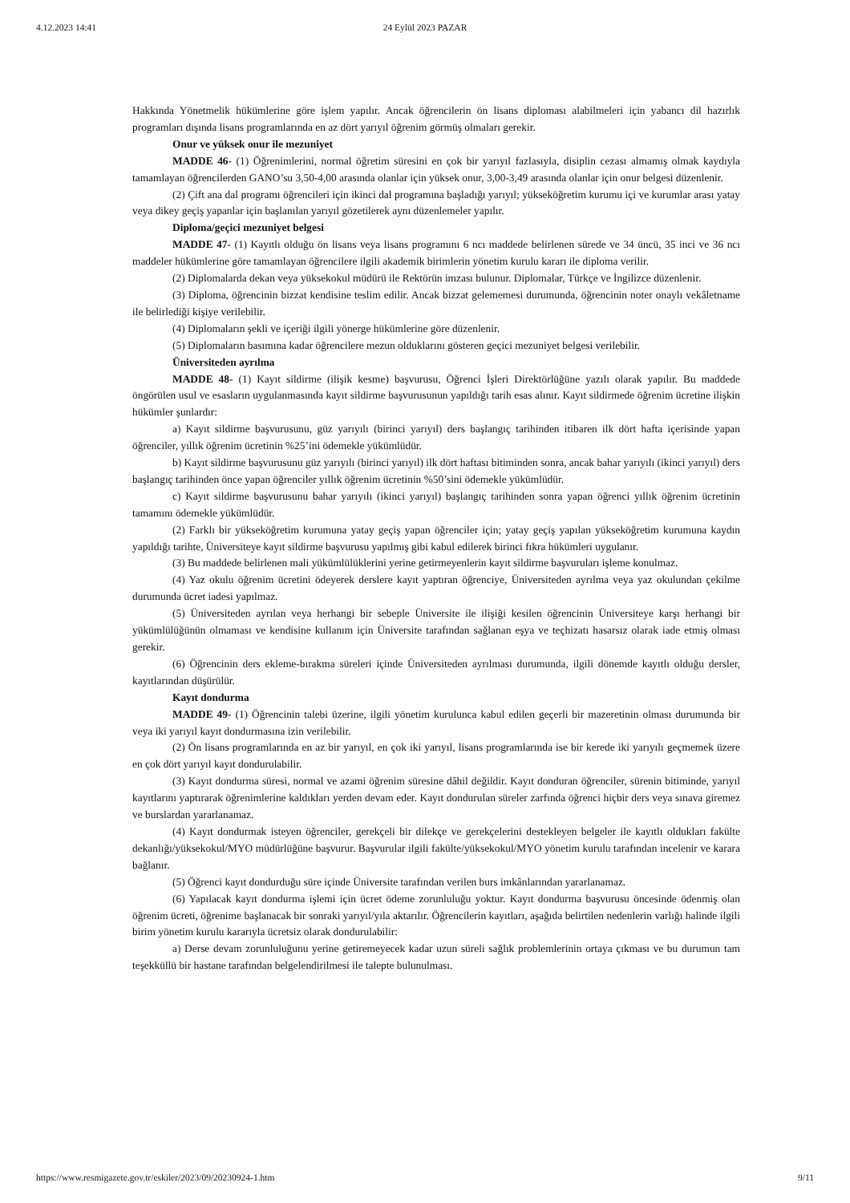4.12.2023 14:41 24 Eylül 2023 PAZAR
Hakkında Yönetmelik hükümlerine göre işlem yapılır. Ancak öğrencilerin ön lisans diploması alabilmeleri için yabancı dil hazırlık programları dışında lisans programlarında en az dört yarıyıl öğrenim görmüş olmaları gerekir.
Onur ve yüksek onur ile mezuniyet
MADDE 46- (1) Öğrenimlerini, normal öğretim süresini en çok bir yarıyıl fazlasıyla, disiplin cezası almamış olmak kaydıyla tamamlayan öğrencilerden GANO’su 3,50-4,00 arasında olanlar için yüksek onur, 3,00-3,49 arasında olanlar için onur belgesi düzenlenir.
(2) Çift ana dal programı öğrencileri için ikinci dal programına başladığı yarıyıl; yükseköğretim kurumu içi ve kurumlar arası yatay veya dikey geçiş yapanlar için başlanılan yarıyıl gözetilerek aynı düzenlemeler yapılır.
Diploma/geçici mezuniyet belgesi
MADDE 47- (1) Kayıtlı olduğu ön lisans veya lisans programını 6 ncı maddede belirlenen sürede ve 34 üncü, 35 inci ve 36 ncı maddeler hükümlerine göre tamamlayan öğrencilere ilgili akademik birimlerin yönetim kurulu kararı ile diploma verilir.
(2) Diplomalarda dekan veya yüksekokul müdürü ile Rektörün imzası bulunur. Diplomalar, Türkçe ve İngilizce düzenlenir.
(3) Diploma, öğrencinin bizzat kendisine teslim edilir. Ancak bizzat gelememesi durumunda, öğrencinin noter onaylı vekâletname ile belirlediği kişiye verilebilir.
(4) Diplomaların şekli ve içeriği ilgili yönerge hükümlerine göre düzenlenir.
(5) Diplomaların basımına kadar öğrencilere mezun olduklarını gösteren geçici mezuniyet belgesi verilebilir.
Üniversiteden ayrılma
MADDE 48- (1) Kayıt sildirme (ilişik kesme) başvurusu, Öğrenci İşleri Direktörlüğüne yazılı olarak yapılır. Bu maddede öngörülen usul ve esasların uygulanmasında kayıt sildirme başvurusunun yapıldığı tarih esas alınır. Kayıt sildirmede öğrenim ücretine ilişkin hükümler şunlardır:
a) Kayıt sildirme başvurusunu, güz yarıyılı (birinci yarıyıl) ders başlangıç tarihinden itibaren ilk dört hafta içerisinde yapan öğrenciler, yıllık öğrenim ücretinin %25’ini ödemekle yükümlüdür.
b) Kayıt sildirme başvurusunu güz yarıyılı (birinci yarıyıl) ilk dört haftası bitiminden sonra, ancak bahar yarıyılı (ikinci yarıyıl) ders başlangıç tarihinden önce yapan öğrenciler yıllık öğrenim ücretinin %50’sini ödemekle yükümlüdür.
c) Kayıt sildirme başvurusunu bahar yarıyılı (ikinci yarıyıl) başlangıç tarihinden sonra yapan öğrenci yıllık öğrenim ücretinin tamamını ödemekle yükümlüdür.
(2) Farklı bir yükseköğretim kurumuna yatay geçiş yapan öğrenciler için; yatay geçiş yapılan yükseköğretim kurumuna kaydın yapıldığı tarihte, Üniversiteye kayıt sildirme başvurusu yapılmış gibi kabul edilerek birinci fıkra hükümleri uygulanır.
(3) Bu maddede belirlenen mali yükümlülüklerini yerine getirmeyenlerin kayıt sildirme başvuruları işleme konulmaz.
(4) Yaz okulu öğrenim ücretini ödeyerek derslere kayıt yaptıran öğrenciye, Üniversiteden ayrılma veya yaz okulundan çekilme durumunda ücret iadesi yapılmaz.
(5) Üniversiteden ayrılan veya herhangi bir sebeple Üniversite ile ilişiği kesilen öğrencinin Üniversiteye karşı herhangi bir yükümlülüğünün olmaması ve kendisine kullanım için Üniversite tarafından sağlanan eşya ve teçhizatı hasarsız olarak iade etmiş olması gerekir.
(6) Öğrencinin ders ekleme-bırakma süreleri içinde Üniversiteden ayrılması durumunda, ilgili dönemde kayıtlı olduğu dersler, kayıtlarından düşürülür.
Kayıt dondurma
MADDE 49- (1) Öğrencinin talebi üzerine, ilgili yönetim kurulunca kabul edilen geçerli bir mazeretinin olması durumunda bir veya iki yarıyıl kayıt dondurmasına izin verilebilir.
(2) Ön lisans programlarında en az bir yarıyıl, en çok iki yarıyıl, lisans programlarında ise bir kerede iki yarıyılı geçmemek üzere en çok dört yarıyıl kayıt dondurulabilir.
(3) Kayıt dondurma süresi, normal ve azami öğrenim süresine dâhil değildir. Kayıt donduran öğrenciler, sürenin bitiminde, yarıyıl kayıtlarını yaptırarak öğrenimlerine kaldıkları yerden devam eder. Kayıt dondurulan süreler zarfında öğrenci hiçbir ders veya sınava giremez ve burslardan yararlanamaz.
(4) Kayıt dondurmak isteyen öğrenciler, gerekçeli bir dilekçe ve gerekçelerini destekleyen belgeler ile kayıtlı oldukları fakülte dekanlığı/yüksekokul/MYO müdürlüğüne başvurur. Başvurular ilgili fakülte/yüksekokul/MYO yönetim kurulu tarafından incelenir ve karara bağlanır.
(5) Öğrenci kayıt dondurduğu süre içinde Üniversite tarafından verilen burs imkânlarından yararlanamaz.
(6) Yapılacak kayıt dondurma işlemi için ücret ödeme zorunluluğu yoktur. Kayıt dondurma başvurusu öncesinde ödenmiş olan öğrenim ücreti, öğrenime başlanacak bir sonraki yarıyıl/yıla aktarılır. Öğrencilerin kayıtları, aşağıda belirtilen nedenlerin varlığı halinde ilgili birim yönetim kurulu kararıyla ücretsiz olarak dondurulabilir:
a) Derse devam zorunluluğunu yerine getiremeyecek kadar uzun süreli sağlık problemlerinin ortaya çıkması ve bu durumun tam teşekküllü bir hastane tarafından belgelendirilmesi ile talepte bulunulması.
https://www.resmigazete.gov.tr/eskiler/2023/09/20230924-1.htm 9/11